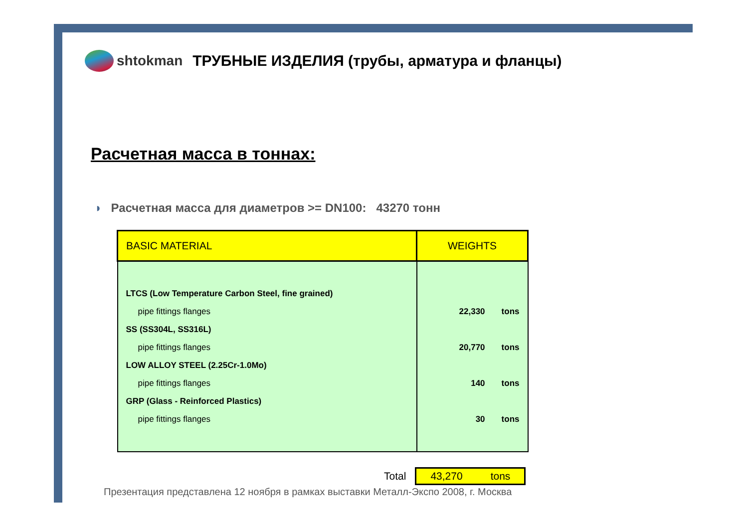shtokman
ТРУБНЫЕ ИЗДЕЛИЯ (трубы, арматура и фланцы)
Расчетная масса в тоннах:
◗ Расчетная масса для диаметров >= DN100: 43270 тонн
| BASIC MATERIAL | WEIGHTS |
| --- | --- |
| LTCS (Low Temperature Carbon Steel, fine grained) | |
| pipe fittings flanges | 22,330 tons |
| SS (SS304L, SS316L) | |
| pipe fittings flanges | 20,770 tons |
| LOW ALLOY STEEL (2.25Cr-1.0Mo) | |
| pipe fittings flanges | 140 tons |
| GRP (Glass - Reinforced Plastics) | |
| pipe fittings flanges | 30 tons |
Total
43,270 tons
Презентация представлена 12 ноября в рамках выставки Металл-Экспо 2008, г. Москва